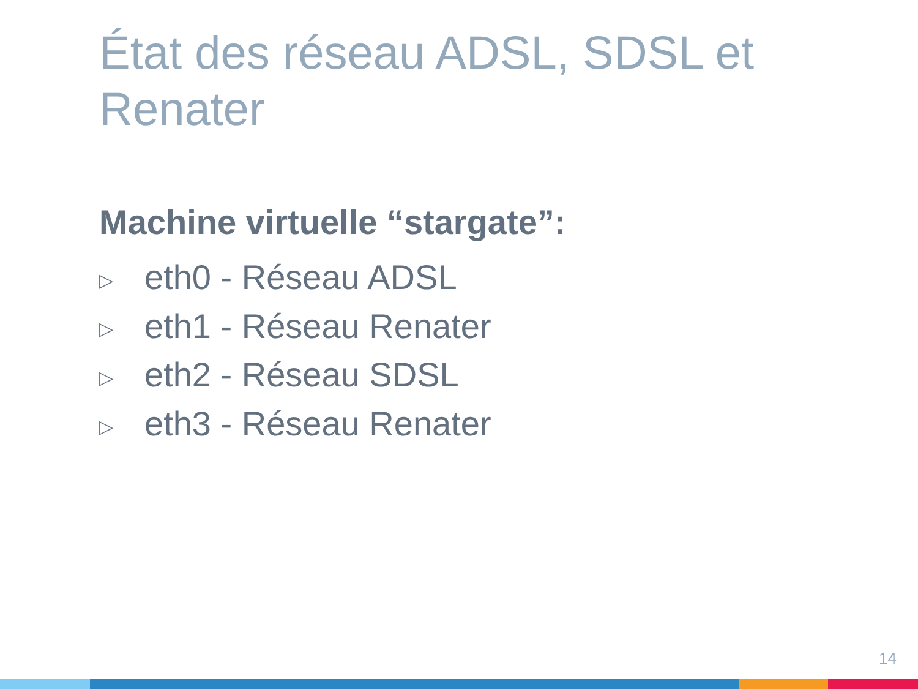État des réseau ADSL, SDSL et Renater
Machine virtuelle “stargate”:
▷ eth0 - Réseau ADSL
▷ eth1 - Réseau Renater
▷ eth2 - Réseau SDSL
▷ eth3 - Réseau Renater
14